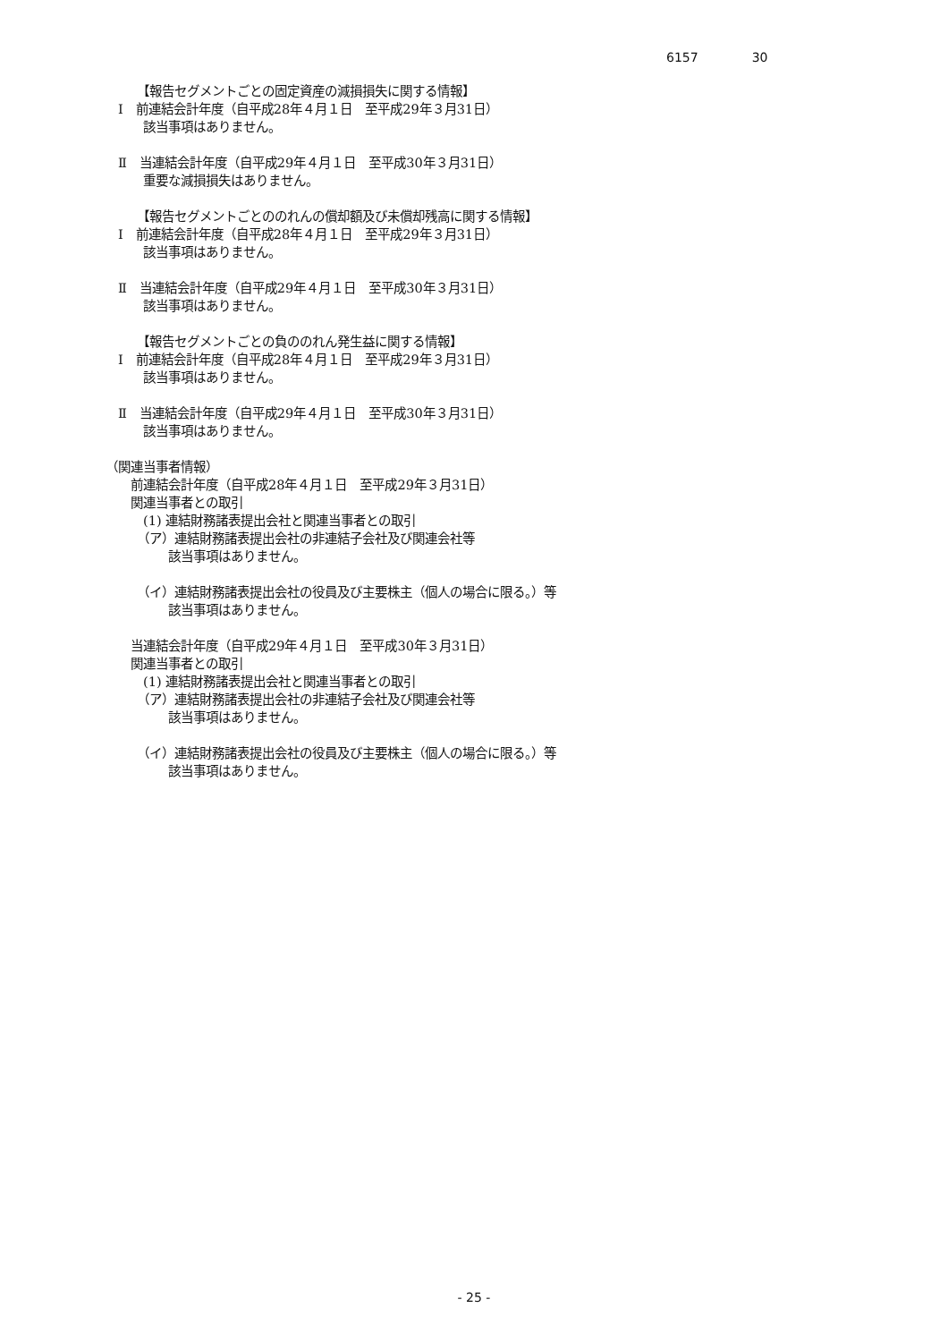6157 30
　　　【報告セグメントごとの固定資産の減損損失に関する情報】
　Ⅰ　前連結会計年度（自平成28年４月１日　至平成29年３月31日）
　　　該当事項はありません。
　Ⅱ　当連結会計年度（自平成29年４月１日　至平成30年３月31日）
　　　重要な減損損失はありません。
　　　【報告セグメントごとののれんの償却額及び未償却残高に関する情報】
　Ⅰ　前連結会計年度（自平成28年４月１日　至平成29年３月31日）
　　　該当事項はありません。
　Ⅱ　当連結会計年度（自平成29年４月１日　至平成30年３月31日）
　　　該当事項はありません。
　　　【報告セグメントごとの負ののれん発生益に関する情報】
　Ⅰ　前連結会計年度（自平成28年４月１日　至平成29年３月31日）
　　　該当事項はありません。
　Ⅱ　当連結会計年度（自平成29年４月１日　至平成30年３月31日）
　　　該当事項はありません。
（関連当事者情報）
　　前連結会計年度（自平成28年４月１日　至平成29年３月31日）
　　関連当事者との取引
　　　(1) 連結財務諸表提出会社と関連当事者との取引
　　　（ア）連結財務諸表提出会社の非連結子会社及び関連会社等
　　　　　該当事項はありません。
　　　（イ）連結財務諸表提出会社の役員及び主要株主（個人の場合に限る。）等
　　　　　該当事項はありません。
　　当連結会計年度（自平成29年４月１日　至平成30年３月31日）
　　関連当事者との取引
　　　(1) 連結財務諸表提出会社と関連当事者との取引
　　　（ア）連結財務諸表提出会社の非連結子会社及び関連会社等
　　　　　該当事項はありません。
　　　（イ）連結財務諸表提出会社の役員及び主要株主（個人の場合に限る。）等
　　　　　該当事項はありません。
- 25 -